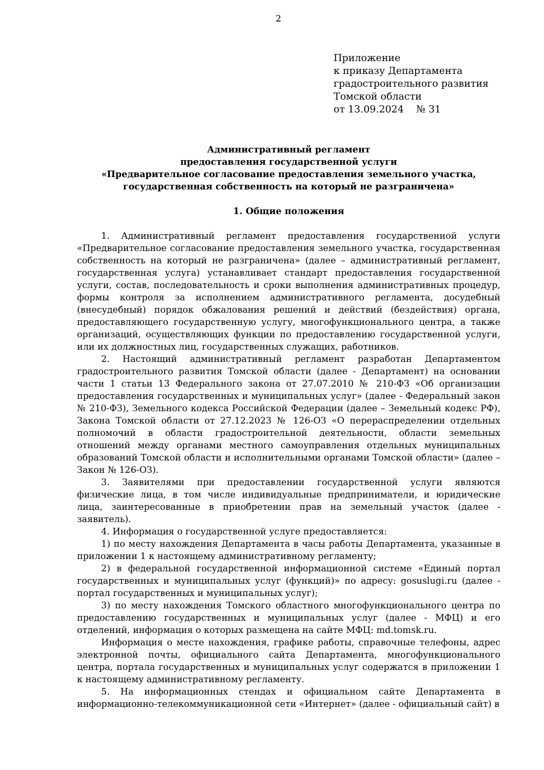2
Приложение
к приказу Департамента
градостроительного развития
Томской области
от 13.09.2024 № 31
Административный регламент
предоставления государственной услуги
«Предварительное согласование предоставления земельного участка,
государственная собственность на который не разграничена»
1. Общие положения
1. Административный регламент предоставления государственной услуги «Предварительное согласование предоставления земельного участка, государственная собственность на который не разграничена» (далее – административный регламент, государственная услуга) устанавливает стандарт предоставления государственной услуги, состав, последовательность и сроки выполнения административных процедур, формы контроля за исполнением административного регламента, досудебный (внесудебный) порядок обжалования решений и действий (бездействия) органа, предоставляющего государственную услугу, многофункционального центра, а также организаций, осуществляющих функции по предоставлению государственной услуги, или их должностных лиц, государственных служащих, работников.
2. Настоящий административный регламент разработан Департаментом градостроительного развития Томской области (далее - Департамент) на основании части 1 статьи 13 Федерального закона от 27.07.2010 № 210-ФЗ «Об организации предоставления государственных и муниципальных услуг» (далее - Федеральный закон № 210-ФЗ), Земельного кодекса Российской Федерации (далее – Земельный кодекс РФ), Закона Томской области от 27.12.2023 № 126-ОЗ «О перераспределении отдельных полномочий в области градостроительной деятельности, области земельных отношений между органами местного самоуправления отдельных муниципальных образований Томской области и исполнительными органами Томской области» (далее – Закон № 126-ОЗ).
3. Заявителями при предоставлении государственной услуги являются физические лица, в том числе индивидуальные предприниматели, и юридические лица, заинтересованные в приобретении прав на земельный участок (далее - заявитель).
4. Информация о государственной услуге предоставляется:
1) по месту нахождения Департамента в часы работы Департамента, указанные в приложении 1 к настоящему административному регламенту;
2) в федеральной государственной информационной системе «Единый портал государственных и муниципальных услуг (функций)» по адресу: gosuslugi.ru (далее - портал государственных и муниципальных услуг);
3) по месту нахождения Томского областного многофункционального центра по предоставлению государственных и муниципальных услуг (далее - МФЦ) и его отделений, информация о которых размещена на сайте МФЦ: md.tomsk.ru.
Информация о месте нахождения, графике работы, справочные телефоны, адрес электронной почты, официального сайта Департамента, многофункционального центра, портала государственных и муниципальных услуг содержатся в приложении 1 к настоящему административному регламенту.
5. На информационных стендах и официальном сайте Департамента в информационно-телекоммуникационной сети «Интернет» (далее - официальный сайт) в